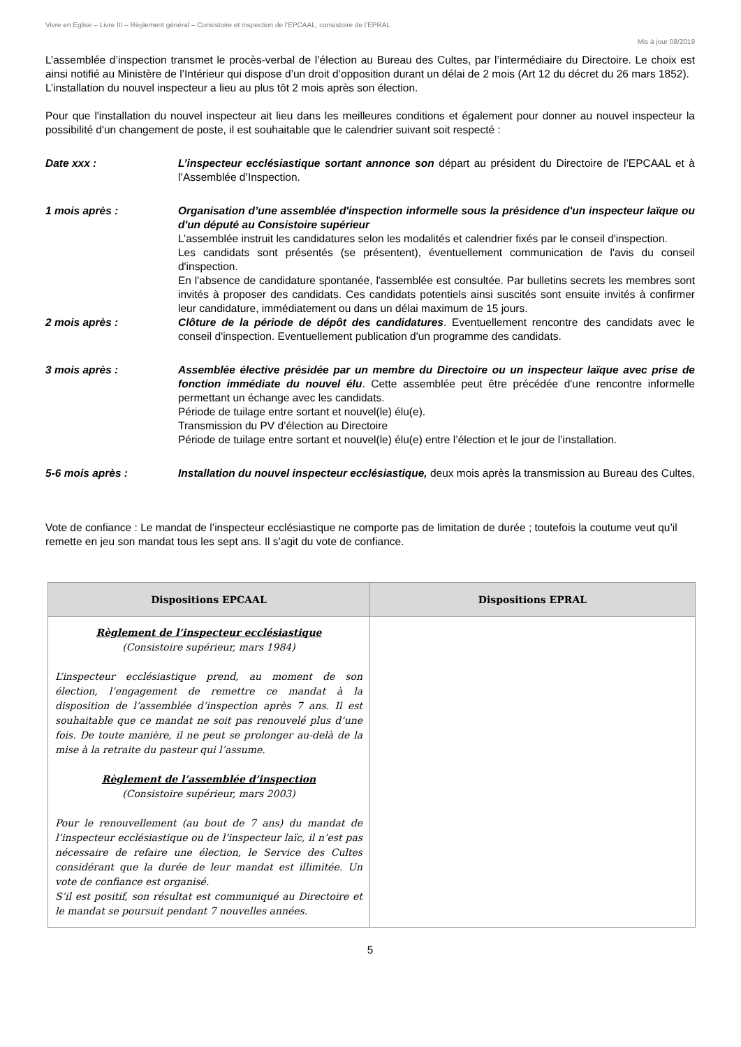Vivre en Eglise – Livre III – Règlement général – Consistoire et inspection de l’EPCAAL, consistoire de l’EPRAL
Mis à jour 08/2019
L’assemblée d’inspection transmet le procès-verbal de l’élection au Bureau des Cultes, par l’intermédiaire du Directoire. Le choix est ainsi notifié au Ministère de l’Intérieur qui dispose d’un droit d’opposition durant un délai de 2 mois (Art 12 du décret du 26 mars 1852).
L’installation du nouvel inspecteur a lieu au plus tôt 2 mois après son élection.
Pour que l'installation du nouvel inspecteur ait lieu dans les meilleures conditions et également pour donner au nouvel inspecteur la possibilité d'un changement de poste, il est souhaitable que le calendrier suivant soit respecté :
Date xxx : L’inspecteur ecclésiastique sortant annonce son départ au président du Directoire de l’EPCAAL et à l’Assemblée d’Inspection.
1 mois après : Organisation d’une assemblée d'inspection informelle sous la présidence d'un inspecteur laïque ou d'un député au Consistoire supérieur
L’assemblée instruit les candidatures selon les modalités et calendrier fixés par le conseil d'inspection.
Les candidats sont présentés (se présentent), éventuellement communication de l'avis du conseil d'inspection.
En l'absence de candidature spontanée, l'assemblée est consultée. Par bulletins secrets les membres sont invités à proposer des candidats. Ces candidats potentiels ainsi suscités sont ensuite invités à confirmer leur candidature, immédiatement ou dans un délai maximum de 15 jours.
2 mois après : Clôture de la période de dépôt des candidatures. Eventuellement rencontre des candidats avec le conseil d'inspection. Eventuellement publication d'un programme des candidats.
3 mois après : Assemblée élective présidée par un membre du Directoire ou un inspecteur laïque avec prise de fonction immédiate du nouvel élu. Cette assemblée peut être précédée d'une rencontre informelle permettant un échange avec les candidats.
Période de tuilage entre sortant et nouvel(le) élu(e).
Transmission du PV d’élection au Directoire
Période de tuilage entre sortant et nouvel(le) élu(e) entre l’élection et le jour de l’installation.
5-6 mois après : Installation du nouvel inspecteur ecclésiastique, deux mois après la transmission au Bureau des Cultes,
Vote de confiance : Le mandat de l’inspecteur ecclésiastique ne comporte pas de limitation de durée ; toutefois la coutume veut qu’il remette en jeu son mandat tous les sept ans. Il s’agit du vote de confiance.
| Dispositions EPCAAL | Dispositions EPRAL |
| --- | --- |
| Règlement de l’inspecteur ecclésiastique (Consistoire supérieur, mars 1984) L’inspecteur ecclésiastique prend, au moment de son élection, l’engagement de remettre ce mandat à la disposition de l’assemblée d’inspection après 7 ans. Il est souhaitable que ce mandat ne soit pas renouvelé plus d’une fois. De toute manière, il ne peut se prolonger au-delà de la mise à la retraite du pasteur qui l’assume. Règlement de l’assemblée d’inspection (Consistoire supérieur, mars 2003) Pour le renouvellement (au bout de 7 ans) du mandat de l’inspecteur ecclésiastique ou de l’inspecteur laïc, il n’est pas nécessaire de refaire une élection, le Service des Cultes considérant que la durée de leur mandat est illimitée. Un vote de confiance est organisé. S’il est positif, son résultat est communiqué au Directoire et le mandat se poursuit pendant 7 nouvelles années. | |
5